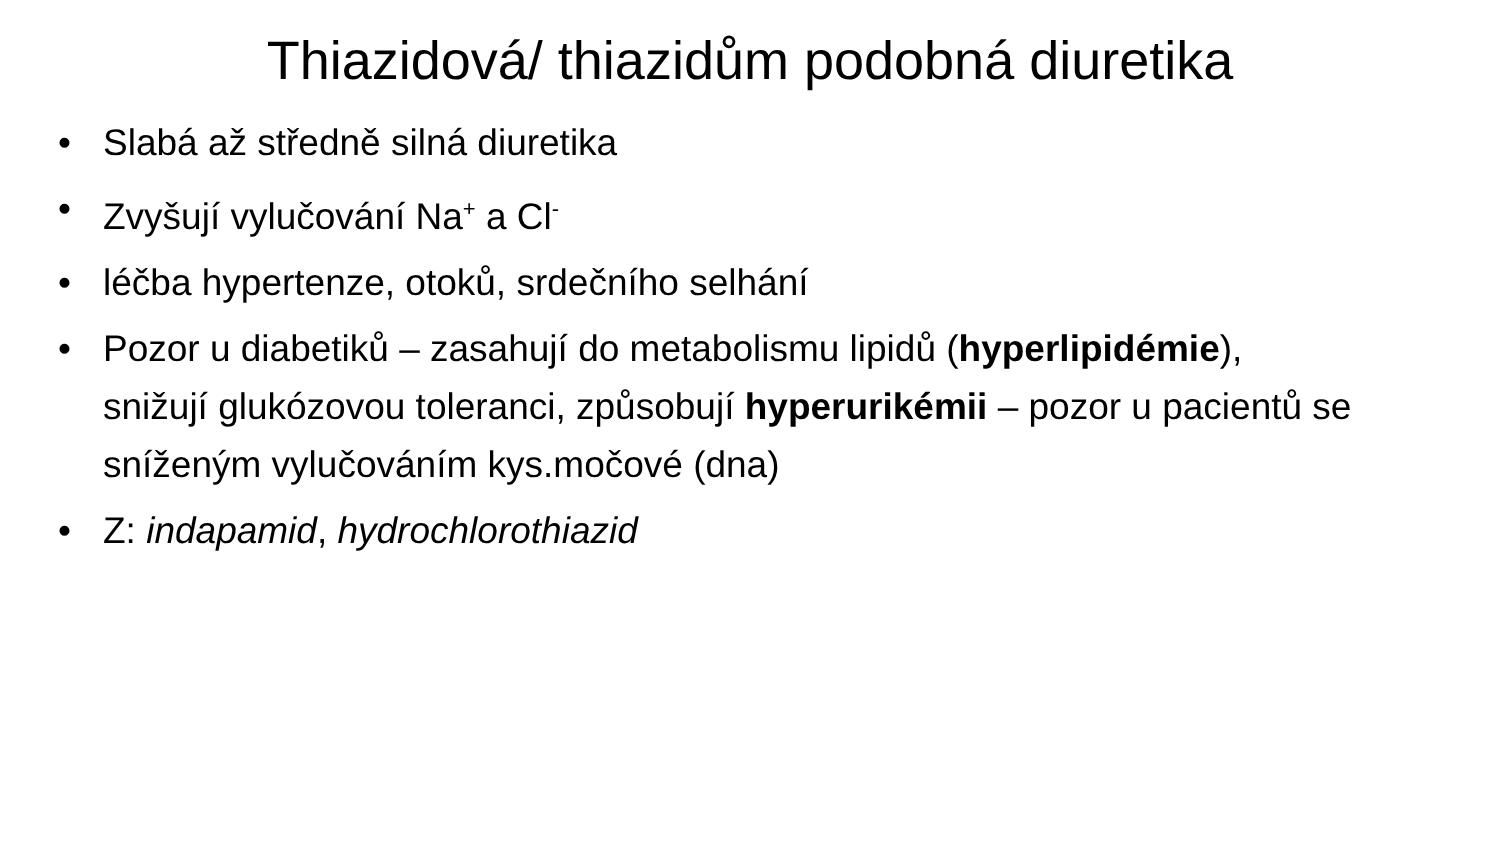Thiazidová/ thiazidům podobná diuretika
• Slabá až středně silná diuretika
• Zvyšují vylučování Na<sup>+</sup> a Cl<sup>-</sup>
• léčba hypertenze, otoků, srdečního selhání
• Pozor u diabetiků – zasahují do metabolismu lipidů (hyperlipidémie), snižují glukózovou toleranci, způsobují hyperurikémii – pozor u pacientů se sníženým vylučováním kys.močové (dna)
• Z: indapamid, hydrochlorothiazid